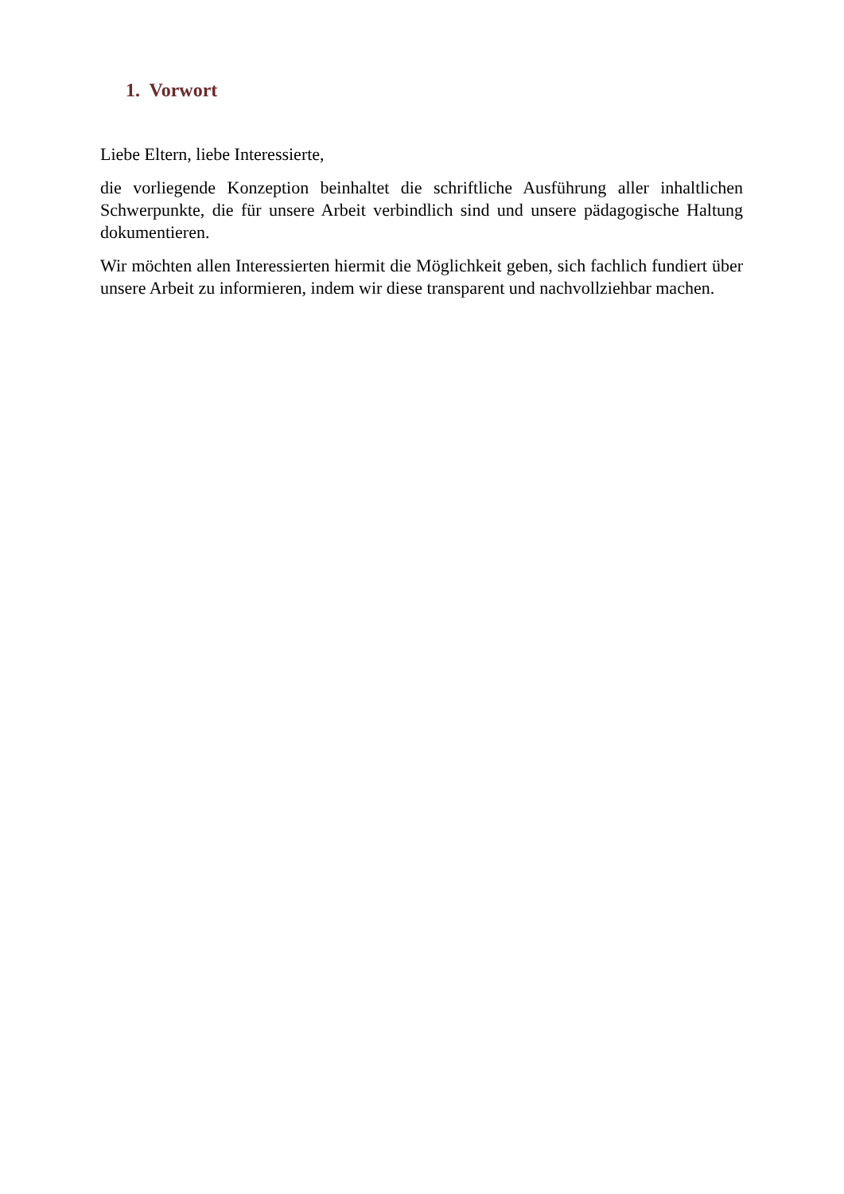1. Vorwort
Liebe Eltern, liebe Interessierte,
die vorliegende Konzeption beinhaltet die schriftliche Ausführung aller inhaltlichen Schwerpunkte, die für unsere Arbeit verbindlich sind und unsere pädagogische Haltung dokumentieren.
Wir möchten allen Interessierten hiermit die Möglichkeit geben, sich fachlich fundiert über unsere Arbeit zu informieren, indem wir diese transparent und nachvollziehbar machen.